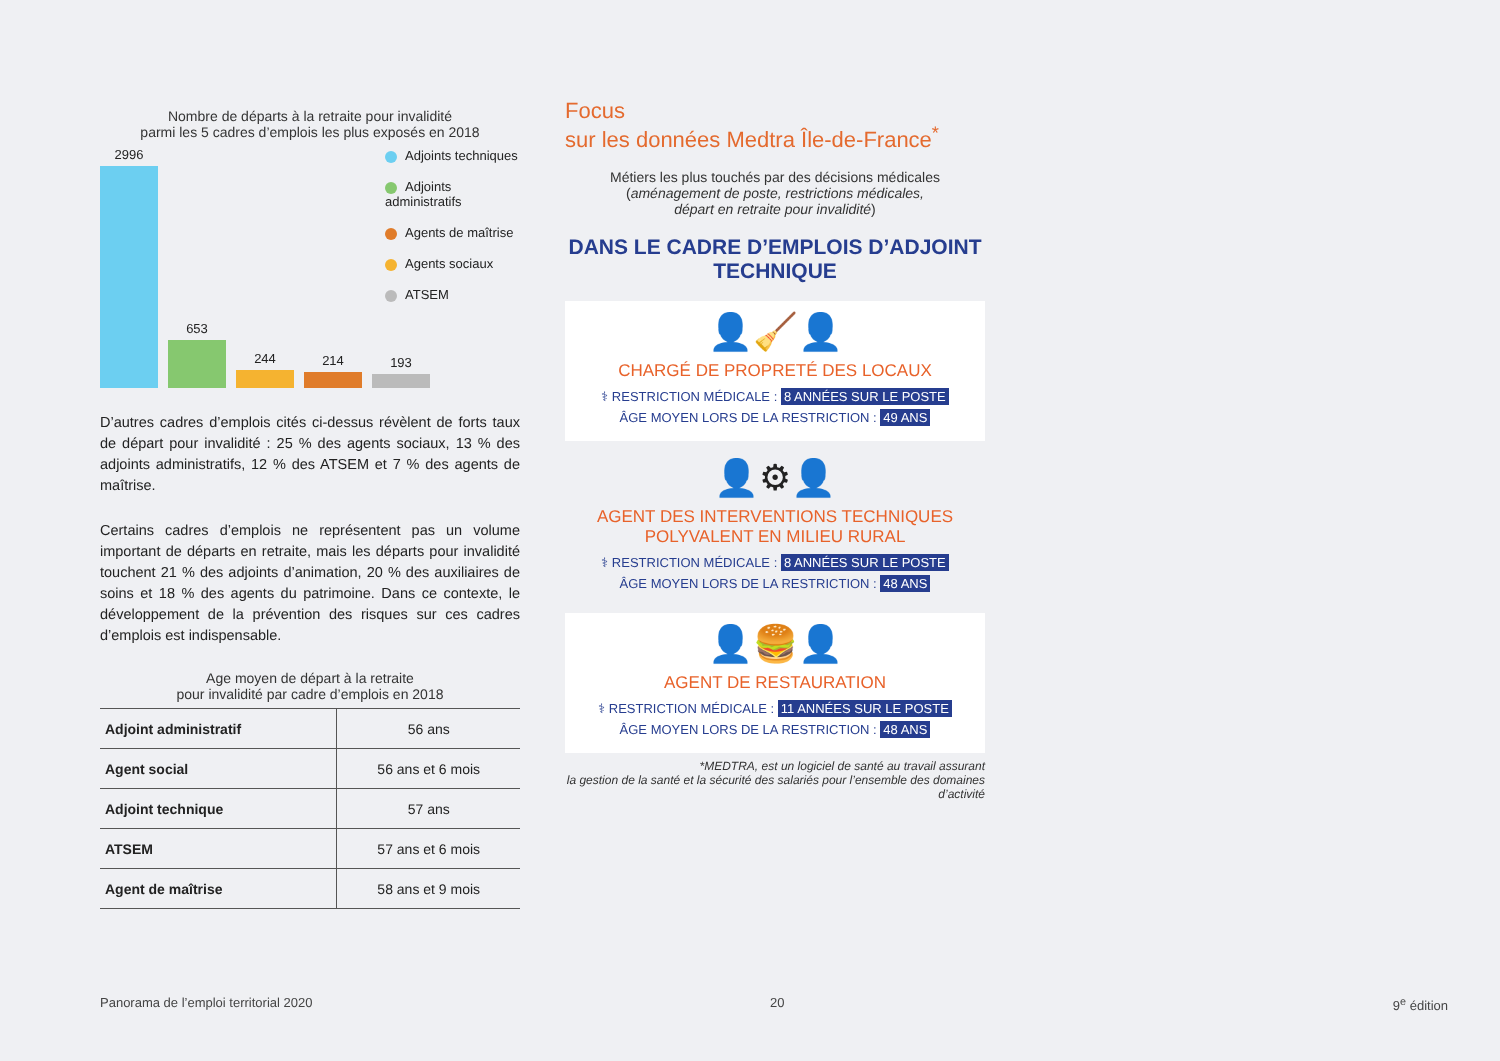Nombre de départs à la retraite pour invalidité
parmi les 5 cadres d’emplois les plus exposés en 2018
2996
653
244
214
193
Adjoints techniques
Adjoints administratifs
Agents de maîtrise
Agents sociaux
ATSEM
D’autres cadres d’emplois cités ci-dessus révèlent de forts taux de départ pour invalidité : 25 % des agents sociaux, 13 % des adjoints administratifs, 12 % des ATSEM et 7 % des agents de maîtrise.
Certains cadres d’emplois ne représentent pas un volume important de départs en retraite, mais les départs pour invalidité touchent 21 % des adjoints d’animation, 20 % des auxiliaires de soins et 18 % des agents du patrimoine. Dans ce contexte, le développement de la prévention des risques sur ces cadres d’emplois est indispensable.
Age moyen de départ à la retraite
pour invalidité par cadre d’emplois en 2018
| Adjoint administratif | 56 ans |
| Agent social | 56 ans et 6 mois |
| Adjoint technique | 57 ans |
| ATSEM | 57 ans et 6 mois |
| Agent de maîtrise | 58 ans et 9 mois |
Focus
sur les données Medtra Île-de-France<sup>*</sup>
Métiers les plus touchés par des décisions médicales
(aménagement de poste, restrictions médicales,
départ en retraite pour invalidité)
DANS LE CADRE D’EMPLOIS D’ADJOINT TECHNIQUE
👤🧹👤
CHARGÉ DE PROPRETÉ DES LOCAUX
⚕ RESTRICTION MÉDICALE : 8 ANNÉES SUR LE POSTE
ÂGE MOYEN LORS DE LA RESTRICTION : 49 ANS
👤⚙👤
AGENT DES INTERVENTIONS TECHNIQUES
POLYVALENT EN MILIEU RURAL
⚕ RESTRICTION MÉDICALE : 8 ANNÉES SUR LE POSTE
ÂGE MOYEN LORS DE LA RESTRICTION : 48 ANS
👤🍔👤
AGENT DE RESTAURATION
⚕ RESTRICTION MÉDICALE : 11 ANNÉES SUR LE POSTE
ÂGE MOYEN LORS DE LA RESTRICTION : 48 ANS
*MEDTRA, est un logiciel de santé au travail assurant
la gestion de la santé et la sécurité des salariés pour l’ensemble des domaines d’activité
Panorama de l’emploi territorial 2020
20 9<sup>e</sup> édition